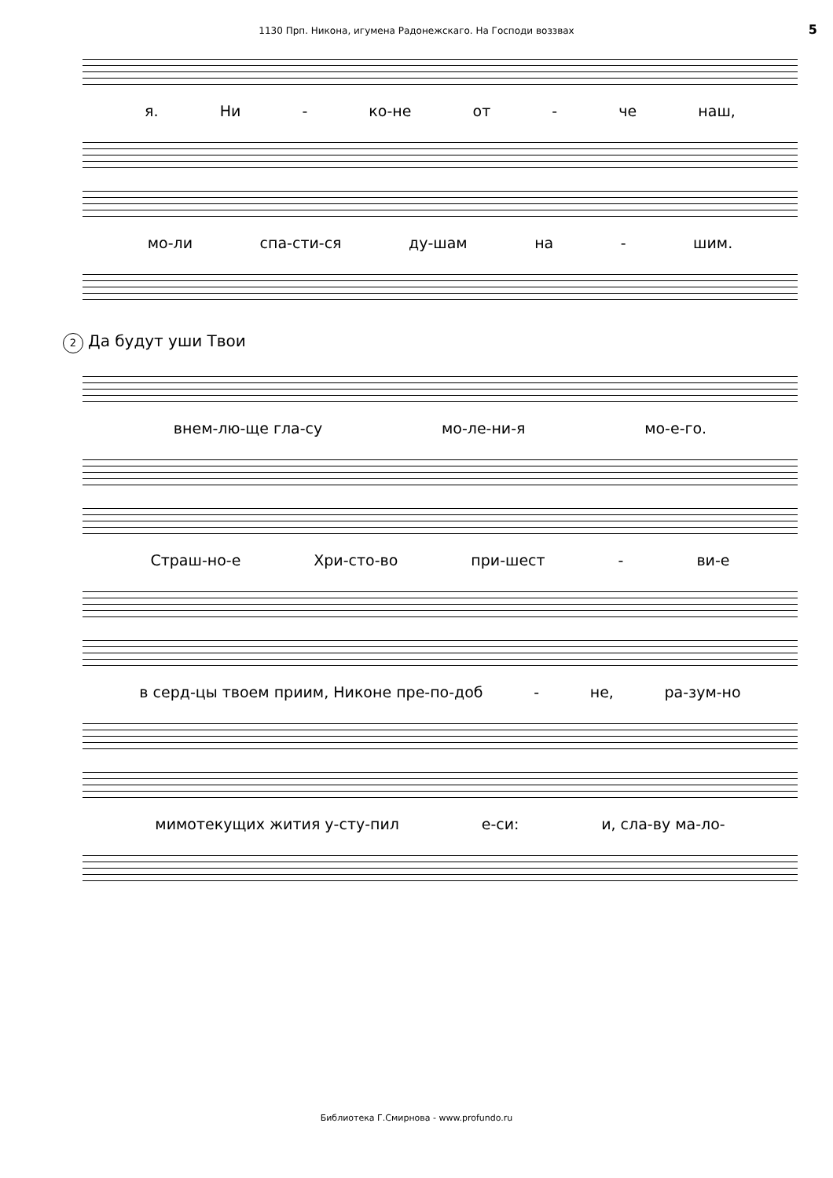1130 Прп. Никона, игумена Радонежскаго. На Господи воззвах 5
я. Ни - ко-не от - че наш,
мо-ли спа-сти-ся ду-шам на - шим.
2 Да будут уши Твои
внем-лю-ще гла-су мо-ле-ни-я мо-е-го.
Страш-но-е Хри-сто-во при-шест - ви-е
в серд-цы твоем приим, Никоне пре-по-доб - не, ра-зум-но
мимотекущих жития у-сту-пил е-си: и, сла-ву ма-ло-
Библиотека Г.Смирнова - www.profundo.ru